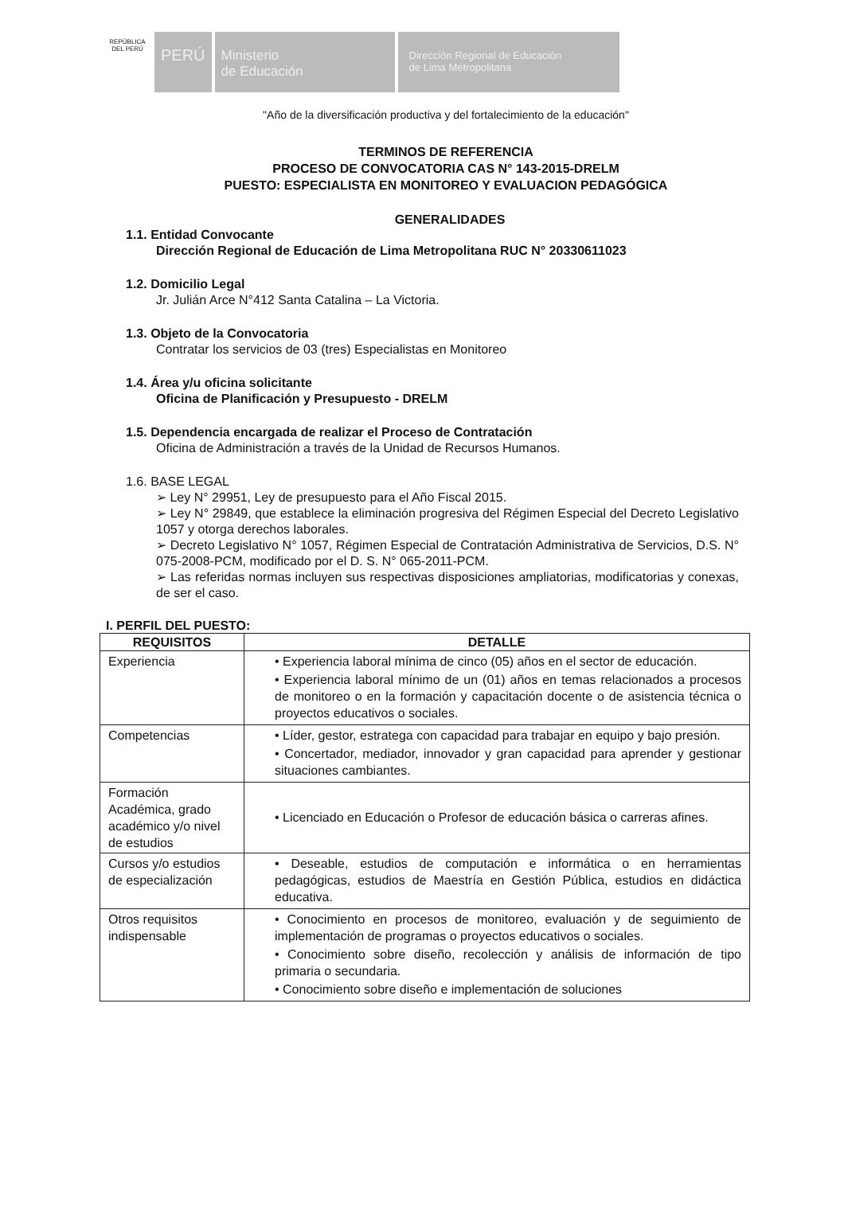REPÚBLICA DEL PERÚ
PERÚ
Ministerio
de Educación
Dirección Regional de Educación
de Lima Metropolitana
"Año de la diversificación productiva y del fortalecimiento de la educación"
TERMINOS DE REFERENCIA
PROCESO DE CONVOCATORIA CAS N° 143-2015-DRELM
PUESTO: ESPECIALISTA EN MONITOREO Y EVALUACION PEDAGÓGICA
GENERALIDADES
1.1. Entidad Convocante
Dirección Regional de Educación de Lima Metropolitana RUC N° 20330611023
1.2. Domicilio Legal
Jr. Julián Arce N°412 Santa Catalina – La Victoria.
1.3. Objeto de la Convocatoria
Contratar los servicios de 03 (tres) Especialistas en Monitoreo
1.4. Área y/u oficina solicitante
Oficina de Planificación y Presupuesto - DRELM
1.5. Dependencia encargada de realizar el Proceso de Contratación
Oficina de Administración a través de la Unidad de Recursos Humanos.
1.6. BASE LEGAL
➢ Ley N° 29951, Ley de presupuesto para el Año Fiscal 2015.
➢ Ley N° 29849, que establece la eliminación progresiva del Régimen Especial del Decreto Legislativo 1057 y otorga derechos laborales.
➢ Decreto Legislativo N° 1057, Régimen Especial de Contratación Administrativa de Servicios, D.S. N° 075-2008-PCM, modificado por el D. S. N° 065-2011-PCM.
➢ Las referidas normas incluyen sus respectivas disposiciones ampliatorias, modificatorias y conexas, de ser el caso.
I. PERFIL DEL PUESTO:
| REQUISITOS | DETALLE |
| --- | --- |
| Experiencia | • Experiencia laboral mínima de cinco (05) años en el sector de educación. • Experiencia laboral mínimo de un (01) años en temas relacionados a procesos de monitoreo o en la formación y capacitación docente o de asistencia técnica o proyectos educativos o sociales. |
| Competencias | • Líder, gestor, estratega con capacidad para trabajar en equipo y bajo presión. • Concertador, mediador, innovador y gran capacidad para aprender y gestionar situaciones cambiantes. |
| Formación Académica, grado académico y/o nivel de estudios | • Licenciado en Educación o Profesor de educación básica o carreras afines. |
| Cursos y/o estudios de especialización | • Deseable, estudios de computación e informática o en herramientas pedagógicas, estudios de Maestría en Gestión Pública, estudios en didáctica educativa. |
| Otros requisitos indispensable | • Conocimiento en procesos de monitoreo, evaluación y de seguimiento de implementación de programas o proyectos educativos o sociales. • Conocimiento sobre diseño, recolección y análisis de información de tipo primaria o secundaria. • Conocimiento sobre diseño e implementación de soluciones |